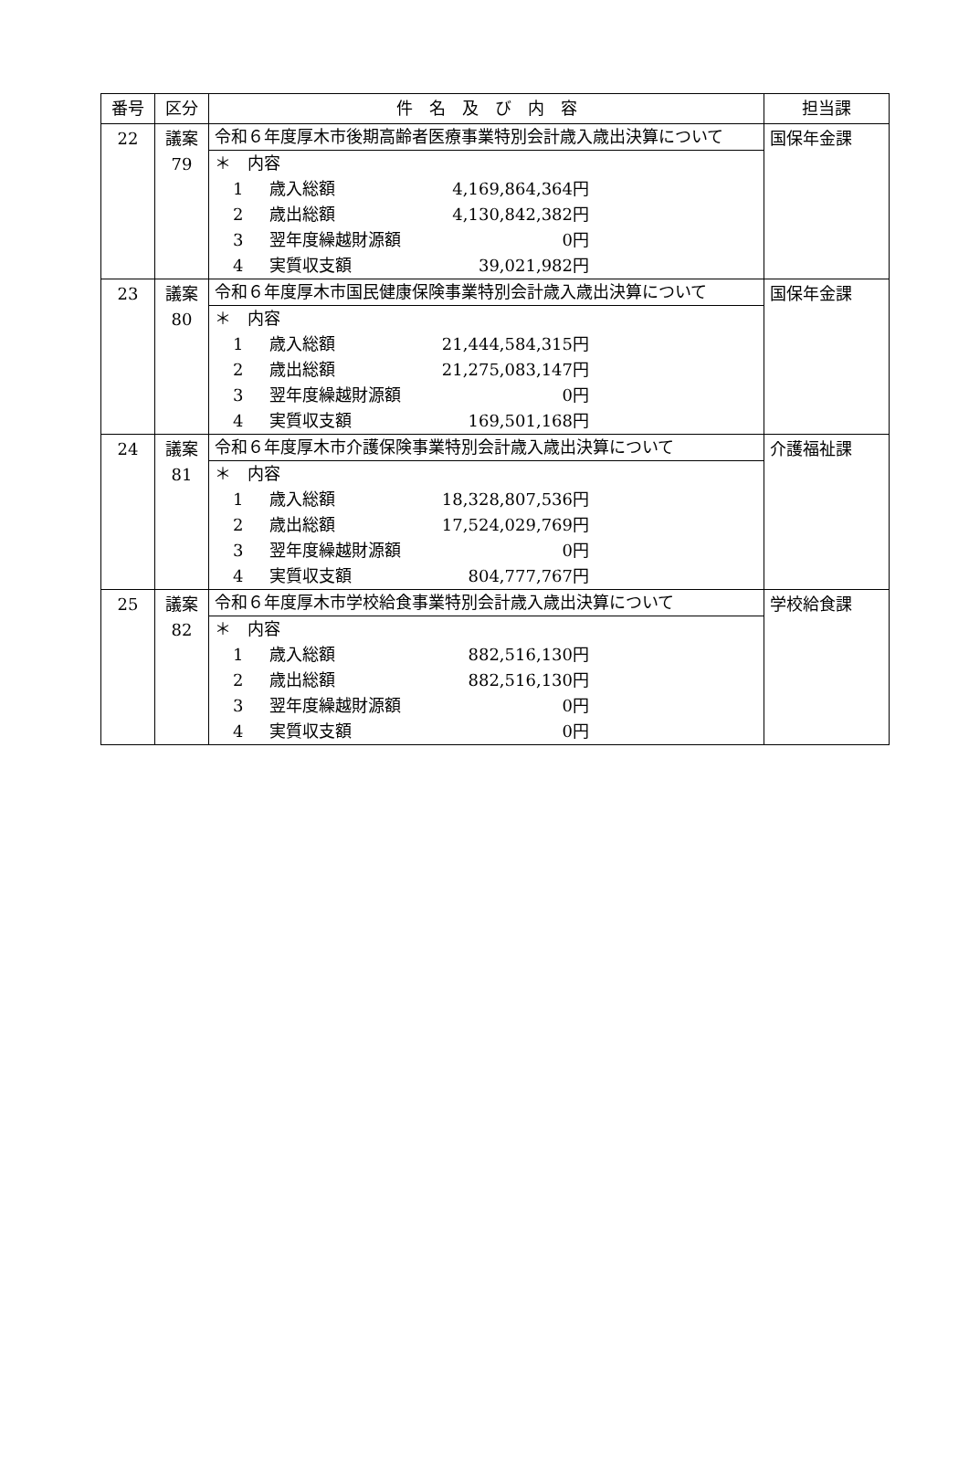| 番号 | 区分 | 件 名 及 び 内 容 | 担当課 |
| --- | --- | --- | --- |
| 22 | 議案 79 | 令和６年度厚木市後期高齢者医療事業特別会計歳入歳出決算について ＊ 内容 1 歳入総額 4,169,864,364円 2 歳出総額 4,130,842,382円 3 翌年度繰越財源額 0円 4 実質収支額 39,021,982円 | 国保年金課 |
| 23 | 議案 80 | 令和６年度厚木市国民健康保険事業特別会計歳入歳出決算について ＊ 内容 1 歳入総額 21,444,584,315円 2 歳出総額 21,275,083,147円 3 翌年度繰越財源額 0円 4 実質収支額 169,501,168円 | 国保年金課 |
| 24 | 議案 81 | 令和６年度厚木市介護保険事業特別会計歳入歳出決算について ＊ 内容 1 歳入総額 18,328,807,536円 2 歳出総額 17,524,029,769円 3 翌年度繰越財源額 0円 4 実質収支額 804,777,767円 | 介護福祉課 |
| 25 | 議案 82 | 令和６年度厚木市学校給食事業特別会計歳入歳出決算について ＊ 内容 1 歳入総額 882,516,130円 2 歳出総額 882,516,130円 3 翌年度繰越財源額 0円 4 実質収支額 0円 | 学校給食課 |